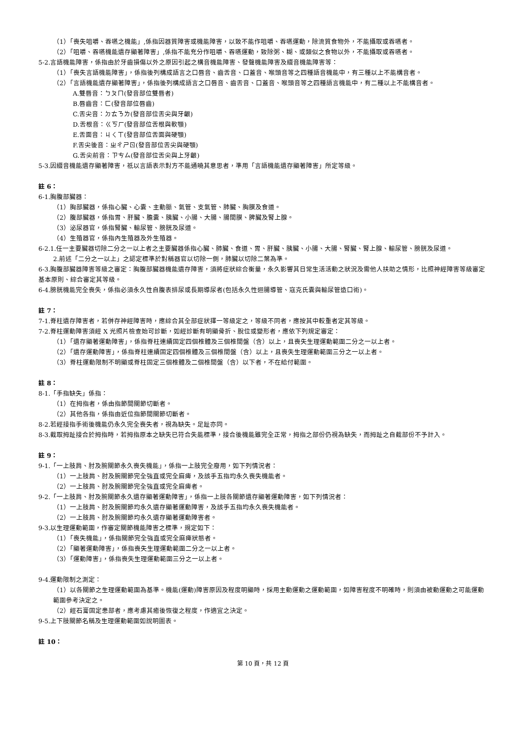（1）「喪失咀嚼、吞嚥之機能」,係指因器質障害或機能障害，以致不能作咀嚼、吞嚥運動，除流質食物外，不能攝取或吞嚥者。
（2）「咀嚼、吞嚥機能遺存顯著障害」,係指不能充分作咀嚼、吞嚥運動，致除粥、糊、或類似之食物以外，不能攝取或吞嚥者。
5-2.言語機能障害，係指由於牙齒損傷以外之原因引起之構音機能障害、發聲機能障害及綴音機能障害等：
（1）「喪失言語機能障害」，係指後列構成語言之口唇音、齒舌音、口蓋音、喉頭音等之四種語音機能中，有三種以上不能構音者。
（2）「言語機能遺存顯著障害」，係指後列構成語言之口唇音、齒舌音、口蓋音、喉頭音等之四種語言機能中，有二種以上不能構音者。
A.雙唇音：ㄅㄆㄇ(發音部位雙唇者)
B.唇齒音：ㄈ(發音部位唇齒)
C.舌尖音：ㄉㄊㄋㄌ(發音部位舌尖與牙齦)
D.舌根音：ㄍㄎㄏ(發音部位舌根與軟顎)
E.舌面音：ㄐㄑㄒ(發音部位舌面與硬顎)
F.舌尖後音：ㄓㄔㄕㄖ(發音部位舌尖與硬顎)
G.舌尖前音：ㄗㄘㄙ(發音部位舌尖與上牙齦)
5-3.因綴音機能遺存顯著障害，祇以言語表示對方不能通曉其意思者，準用「言語機能遺存顯著障害」所定等級。
註 6：
6-1.胸腹部臟器：
（1）胸部臟器，係指心臟、心囊、主動脈、氣管、支氣管、肺臟、胸膜及食道。
（2）腹部臟器，係指胃、肝臟、膽囊、胰臟、小腸、大腸、腸間膜、脾臟及腎上腺。
（3）泌尿器官，係指腎臟、輸尿管、膀胱及尿道。
（4）生殖器官，係指內生殖器及外生殖器。
6-2.1.任一主要臟器切除二分之一以上者之主要臟器係指心臟、肺臟、食道、胃、肝臟、胰臟、小腸、大腸、腎臟、腎上腺、輸尿管、膀胱及尿道。
2.前述「二分之一以上」之認定標準於對稱器官以切除一側，肺臟以切除二葉為準。
6-3.胸腹部臟器障害等級之審定：胸腹部臟器機能遺存障害，須將症狀綜合衡量，永久影響其日常生活活動之狀況及需他人扶助之情形，比照神經障害等級審定基本原則、綜合審定其等級。
6-4.膀胱機能完全喪失，係指必須永久性自腹表排尿或長期導尿者(包括永久性迴腸導管、寇克氏囊與輸尿管造口術)。
註 7：
7-1.脊柱遺存障害者，若併存神經障害時，應綜合其全部症狀擇一等級定之，等級不同者，應按其中較重者定其等級。
7-2.脊柱運動障害須經 X 光照片檢查始可診斷，如經診斷有明顯骨折、脫位或變形者，應依下列規定審定：
（1）「遺存顯著運動障害」，係指脊柱連續固定四個椎體及三個椎間盤（含）以上，且喪失生理運動範圍二分之一以上者。
（2）「遺存運動障害」，係指脊柱連續固定四個椎體及三個椎間盤（含）以上，且喪失生理運動範圍三分之一以上者。
（3）脊柱運動限制不明顯或脊柱固定三個椎體及二個椎間盤（含）以下者，不在給付範圍。
註 8：
8-1.「手指缺失」係指：
（1）在拇指者，係由指節間關節切斷者。
（2）其他各指，係指由近位指節間關節切斷者。
8-2.若經接指手術後機能仍永久完全喪失者，視為缺失。足趾亦同。
8-3.截取拇趾接合於拇指時，若拇指原本之缺失已符合失能標準，接合後機能雖完全正常，拇指之部份仍視為缺失，而拇趾之自截部份不予計入。
註 9：
9-1.「一上肢肩、肘及腕關節永久喪失機能」，係指一上肢完全廢用，如下列情況者：
（1）一上肢肩、肘及腕關節完全強直或完全麻痺，及該手五指均永久喪失機能者。
（2）一上肢肩、肘及腕關節完全強直或完全麻痺者。
9-2.「一上肢肩、肘及腕關節永久遺存顯著運動障害」，係指一上肢各關節遺存顯著運動障害，如下列情況者：
（1）一上肢肩、肘及腕關節均永久遺存顯著運動障害，及該手五指均永久喪失機能者。
（2）一上肢肩、肘及腕關節均永久遺存顯著運動障害者。
9-3.以生理運動範圍，作審定關節機能障害之標準，規定如下：
（1）「喪失機能」，係指關節完全強直或完全麻痺狀態者。
（2）「顯著運動障害」，係指喪失生理運動範圍二分之一以上者。
（3）「運動障害」，係指喪失生理運動範圍三分之一以上者。
9-4.運動限制之測定：
（1）以各關節之生理運動範圍為基準。機能(運動)障害原因及程度明顯時，採用主動運動之運動範圍，如障害程度不明確時，則須由被動運動之可能運動範圍參考決定之。
（2）經石膏固定患部者，應考慮其癒後恢復之程度，作適宜之決定。
9-5.上下肢關節名稱及生理運動範圍如說明圖表。
註 10：
第 10 頁，共 12 頁